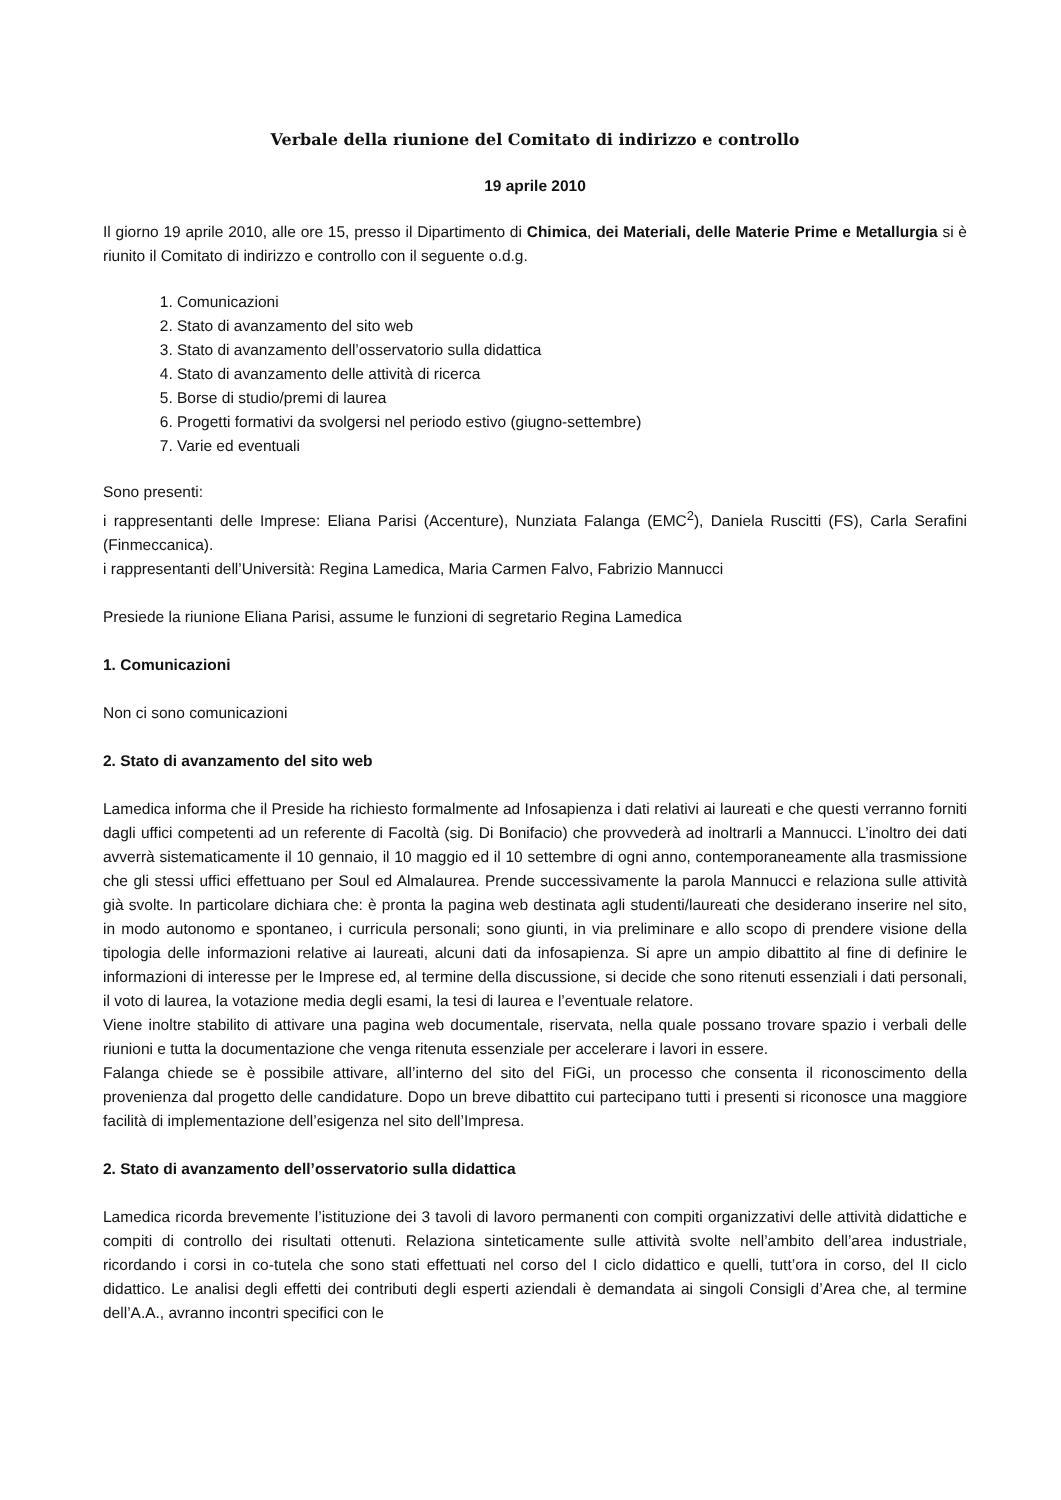Verbale della riunione del Comitato di indirizzo e controllo
19 aprile 2010
Il giorno 19 aprile 2010, alle ore 15, presso il Dipartimento di Chimica, dei Materiali, delle Materie Prime e Metallurgia si è riunito il Comitato di indirizzo e controllo con il seguente o.d.g.
1. Comunicazioni
2. Stato di avanzamento del sito web
3. Stato di avanzamento dell’osservatorio sulla didattica
4. Stato di avanzamento delle attività di ricerca
5. Borse di studio/premi di laurea
6. Progetti formativi da svolgersi nel periodo estivo (giugno-settembre)
7. Varie ed eventuali
Sono presenti:
i rappresentanti delle Imprese: Eliana Parisi (Accenture), Nunziata Falanga (EMC<sup>2</sup>), Daniela Ruscitti (FS), Carla Serafini (Finmeccanica).
i rappresentanti dell’Università: Regina Lamedica, Maria Carmen Falvo, Fabrizio Mannucci
Presiede la riunione Eliana Parisi, assume le funzioni di segretario Regina Lamedica
1. Comunicazioni
Non ci sono comunicazioni
2. Stato di avanzamento del sito web
Lamedica informa che il Preside ha richiesto formalmente ad Infosapienza i dati relativi ai laureati e che questi verranno forniti dagli uffici competenti ad un referente di Facoltà (sig. Di Bonifacio) che provvederà ad inoltrarli a Mannucci. L’inoltro dei dati avverrà sistematicamente il 10 gennaio, il 10 maggio ed il 10 settembre di ogni anno, contemporaneamente alla trasmissione che gli stessi uffici effettuano per Soul ed Almalaurea. Prende successivamente la parola Mannucci e relaziona sulle attività già svolte. In particolare dichiara che: è pronta la pagina web destinata agli studenti/laureati che desiderano inserire nel sito, in modo autonomo e spontaneo, i curricula personali; sono giunti, in via preliminare e allo scopo di prendere visione della tipologia delle informazioni relative ai laureati, alcuni dati da infosapienza. Si apre un ampio dibattito al fine di definire le informazioni di interesse per le Imprese ed, al termine della discussione, si decide che sono ritenuti essenziali i dati personali, il voto di laurea, la votazione media degli esami, la tesi di laurea e l’eventuale relatore.
Viene inoltre stabilito di attivare una pagina web documentale, riservata, nella quale possano trovare spazio i verbali delle riunioni e tutta la documentazione che venga ritenuta essenziale per accelerare i lavori in essere.
Falanga chiede se è possibile attivare, all’interno del sito del FiGi, un processo che consenta il riconoscimento della provenienza dal progetto delle candidature. Dopo un breve dibattito cui partecipano tutti i presenti si riconosce una maggiore facilità di implementazione dell’esigenza nel sito dell’Impresa.
2. Stato di avanzamento dell’osservatorio sulla didattica
Lamedica ricorda brevemente l’istituzione dei 3 tavoli di lavoro permanenti con compiti organizzativi delle attività didattiche e compiti di controllo dei risultati ottenuti. Relaziona sinteticamente sulle attività svolte nell’ambito dell’area industriale, ricordando i corsi in co-tutela che sono stati effettuati nel corso del I ciclo didattico e quelli, tutt’ora in corso, del II ciclo didattico. Le analisi degli effetti dei contributi degli esperti aziendali è demandata ai singoli Consigli d’Area che, al termine dell’A.A., avranno incontri specifici con le